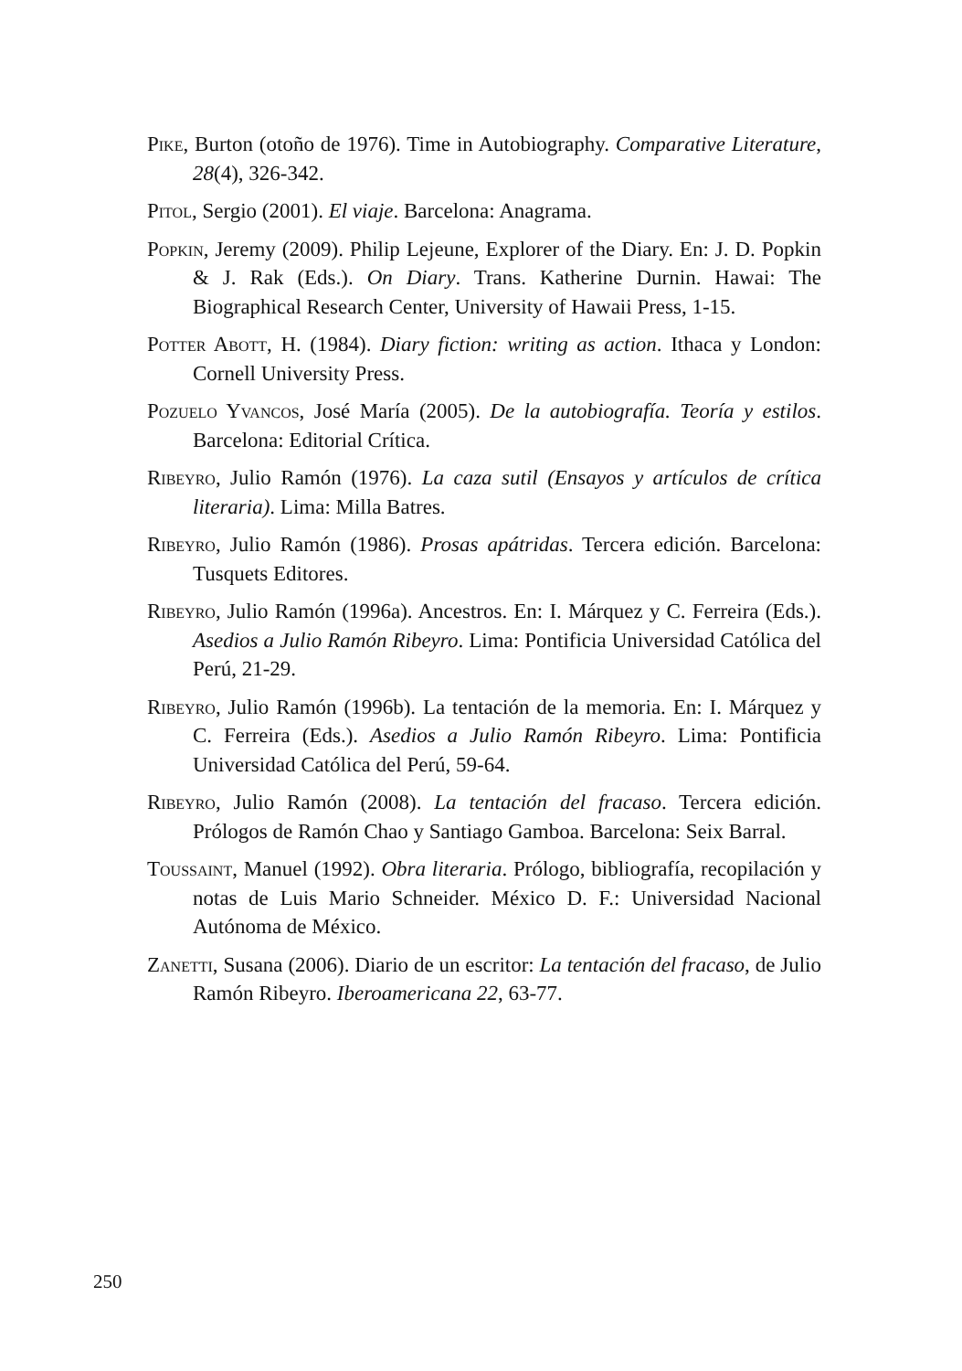Pike, Burton (otoño de 1976). Time in Autobiography. Comparative Literature, 28(4), 326-342.
Pitol, Sergio (2001). El viaje. Barcelona: Anagrama.
Popkin, Jeremy (2009). Philip Lejeune, Explorer of the Diary. En: J. D. Popkin & J. Rak (Eds.). On Diary. Trans. Katherine Durnin. Hawai: The Biographical Research Center, University of Hawaii Press, 1-15.
Potter Abott, H. (1984). Diary fiction: writing as action. Ithaca y London: Cornell University Press.
Pozuelo Yvancos, José María (2005). De la autobiografía. Teoría y estilos. Barcelona: Editorial Crítica.
Ribeyro, Julio Ramón (1976). La caza sutil (Ensayos y artículos de crítica literaria). Lima: Milla Batres.
Ribeyro, Julio Ramón (1986). Prosas apátridas. Tercera edición. Barcelona: Tusquets Editores.
Ribeyro, Julio Ramón (1996a). Ancestros. En: I. Márquez y C. Ferreira (Eds.). Asedios a Julio Ramón Ribeyro. Lima: Pontificia Universidad Católica del Perú, 21-29.
Ribeyro, Julio Ramón (1996b). La tentación de la memoria. En: I. Márquez y C. Ferreira (Eds.). Asedios a Julio Ramón Ribeyro. Lima: Pontificia Universidad Católica del Perú, 59-64.
Ribeyro, Julio Ramón (2008). La tentación del fracaso. Tercera edición. Prólogos de Ramón Chao y Santiago Gamboa. Barcelona: Seix Barral.
Toussaint, Manuel (1992). Obra literaria. Prólogo, bibliografía, recopilación y notas de Luis Mario Schneider. México D. F.: Universidad Nacional Autónoma de México.
Zanetti, Susana (2006). Diario de un escritor: La tentación del fracaso, de Julio Ramón Ribeyro. Iberoamericana 22, 63-77.
250